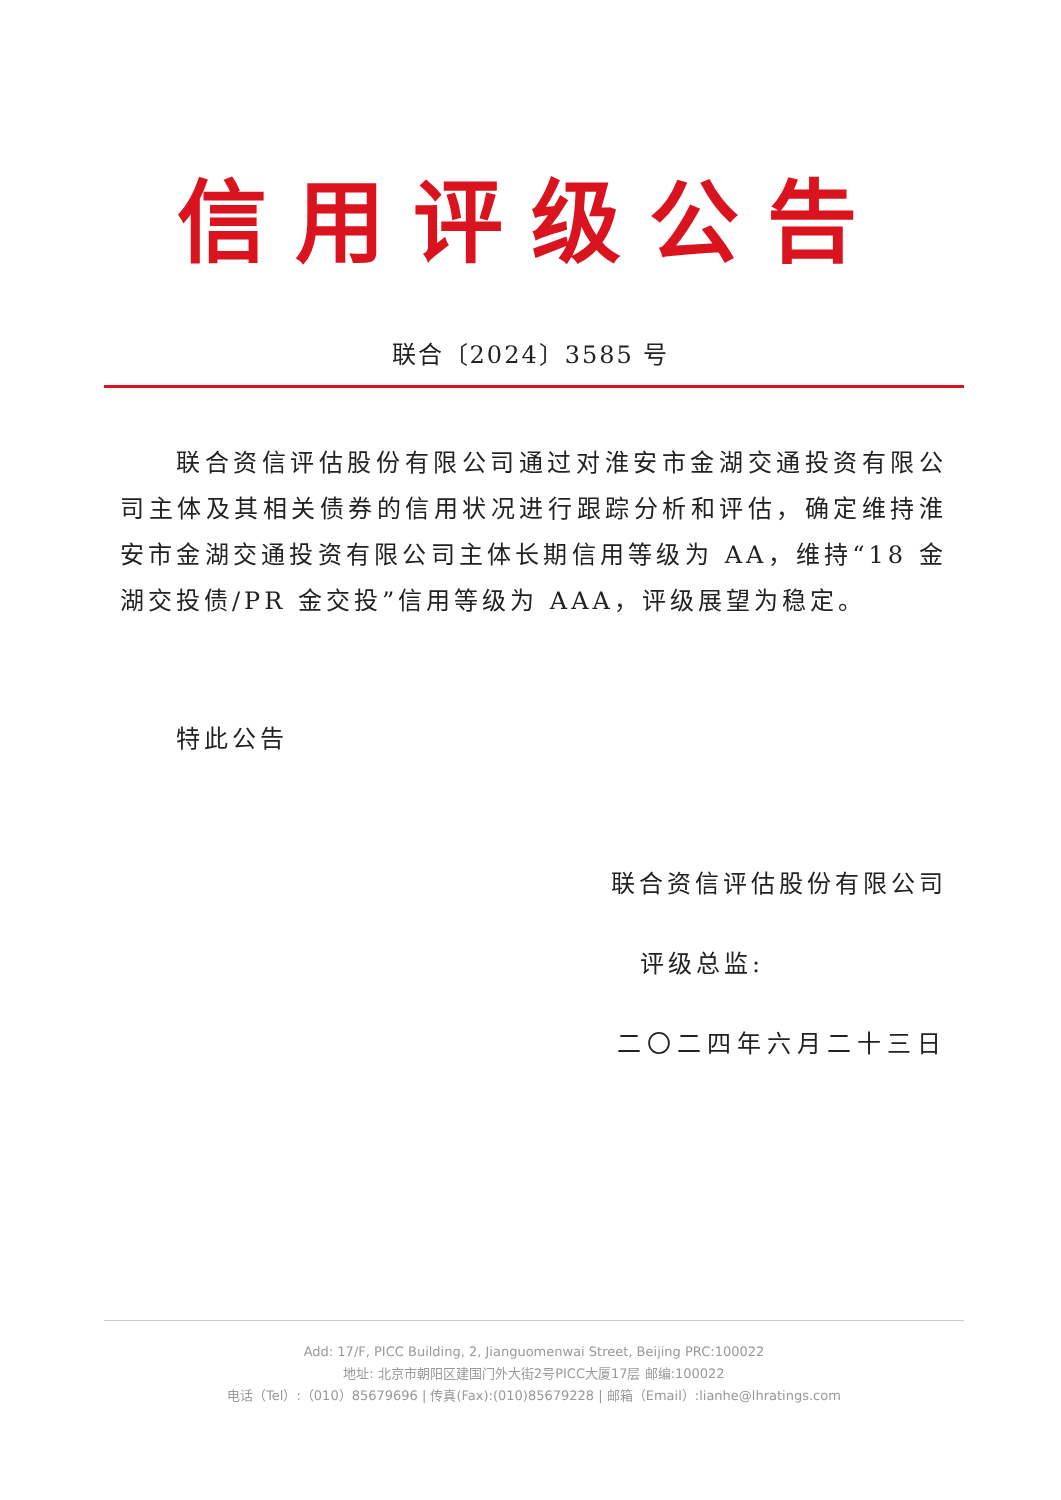信用评级公告
联合〔2024〕3585 号
联合资信评估股份有限公司通过对淮安市金湖交通投资有限公司主体及其相关债券的信用状况进行跟踪分析和评估，确定维持淮安市金湖交通投资有限公司主体长期信用等级为 AA，维持“18 金湖交投债/PR 金交投”信用等级为 AAA，评级展望为稳定。
特此公告
联合资信评估股份有限公司
评级总监:
二〇二四年六月二十三日
Add: 17/F, PICC Building, 2, Jianguomenwai Street, Beijing PRC:100022
地址: 北京市朝阳区建国门外大街2号PICC大厦17层 邮编:100022
电话（Tel）:（010）85679696 | 传真(Fax):(010)85679228 | 邮箱（Email）:lianhe@lhratings.com